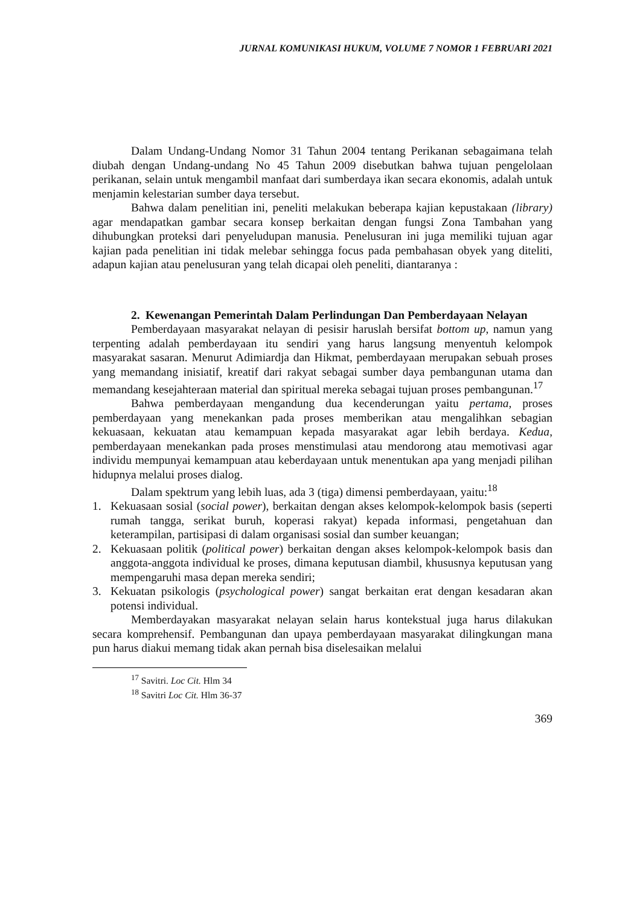JURNAL KOMUNIKASI HUKUM, VOLUME 7 NOMOR 1 FEBRUARI 2021
Dalam Undang-Undang Nomor 31 Tahun 2004 tentang Perikanan sebagaimana telah diubah dengan Undang-undang No 45 Tahun 2009 disebutkan bahwa tujuan pengelolaan perikanan, selain untuk mengambil manfaat dari sumberdaya ikan secara ekonomis, adalah untuk menjamin kelestarian sumber daya tersebut.
Bahwa dalam penelitian ini, peneliti melakukan beberapa kajian kepustakaan (library) agar mendapatkan gambar secara konsep berkaitan dengan fungsi Zona Tambahan yang dihubungkan proteksi dari penyeludupan manusia. Penelusuran ini juga memiliki tujuan agar kajian pada penelitian ini tidak melebar sehingga focus pada pembahasan obyek yang diteliti, adapun kajian atau penelusuran yang telah dicapai oleh peneliti, diantaranya :
2. Kewenangan Pemerintah Dalam Perlindungan Dan Pemberdayaan Nelayan
Pemberdayaan masyarakat nelayan di pesisir haruslah bersifat bottom up, namun yang terpenting adalah pemberdayaan itu sendiri yang harus langsung menyentuh kelompok masyarakat sasaran. Menurut Adimiardja dan Hikmat, pemberdayaan merupakan sebuah proses yang memandang inisiatif, kreatif dari rakyat sebagai sumber daya pembangunan utama dan memandang kesejahteraan material dan spiritual mereka sebagai tujuan proses pembangunan.<sup>17</sup>
Bahwa pemberdayaan mengandung dua kecenderungan yaitu pertama, proses pemberdayaan yang menekankan pada proses memberikan atau mengalihkan sebagian kekuasaan, kekuatan atau kemampuan kepada masyarakat agar lebih berdaya. Kedua, pemberdayaan menekankan pada proses menstimulasi atau mendorong atau memotivasi agar individu mempunyai kemampuan atau keberdayaan untuk menentukan apa yang menjadi pilihan hidupnya melalui proses dialog.
Dalam spektrum yang lebih luas, ada 3 (tiga) dimensi pemberdayaan, yaitu:<sup>18</sup>
1. Kekuasaan sosial (social power), berkaitan dengan akses kelompok-kelompok basis (seperti rumah tangga, serikat buruh, koperasi rakyat) kepada informasi, pengetahuan dan keterampilan, partisipasi di dalam organisasi sosial dan sumber keuangan;
2. Kekuasaan politik (political power) berkaitan dengan akses kelompok-kelompok basis dan anggota-anggota individual ke proses, dimana keputusan diambil, khususnya keputusan yang mempengaruhi masa depan mereka sendiri;
3. Kekuatan psikologis (psychological power) sangat berkaitan erat dengan kesadaran akan potensi individual.
Memberdayakan masyarakat nelayan selain harus kontekstual juga harus dilakukan secara komprehensif. Pembangunan dan upaya pemberdayaan masyarakat dilingkungan mana pun harus diakui memang tidak akan pernah bisa diselesaikan melalui
<sup>17</sup> Savitri. Loc Cit. Hlm 34
<sup>18</sup> Savitri Loc Cit. Hlm 36-37
369